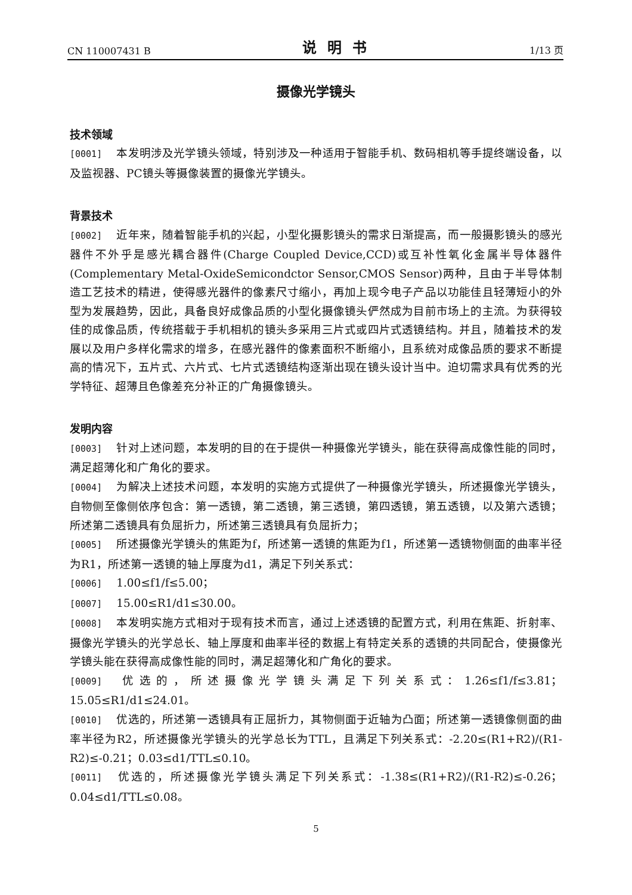CN 110007431 B 说明书 1/13 页
摄像光学镜头
技术领域
[0001] 本发明涉及光学镜头领域，特别涉及一种适用于智能手机、数码相机等手提终端设备，以及监视器、PC镜头等摄像装置的摄像光学镜头。
背景技术
[0002] 近年来，随着智能手机的兴起，小型化摄影镜头的需求日渐提高，而一般摄影镜头的感光器件不外乎是感光耦合器件(Charge Coupled Device,CCD)或互补性氧化金属半导体器件(Complementary Metal-OxideSemicondctor Sensor,CMOS Sensor)两种，且由于半导体制造工艺技术的精进，使得感光器件的像素尺寸缩小，再加上现今电子产品以功能佳且轻薄短小的外型为发展趋势，因此，具备良好成像品质的小型化摄像镜头俨然成为目前市场上的主流。为获得较佳的成像品质，传统搭载于手机相机的镜头多采用三片式或四片式透镜结构。并且，随着技术的发展以及用户多样化需求的增多，在感光器件的像素面积不断缩小，且系统对成像品质的要求不断提高的情况下，五片式、六片式、七片式透镜结构逐渐出现在镜头设计当中。迫切需求具有优秀的光学特征、超薄且色像差充分补正的广角摄像镜头。
发明内容
[0003] 针对上述问题，本发明的目的在于提供一种摄像光学镜头，能在获得高成像性能的同时，满足超薄化和广角化的要求。
[0004] 为解决上述技术问题，本发明的实施方式提供了一种摄像光学镜头，所述摄像光学镜头，自物侧至像侧依序包含：第一透镜，第二透镜，第三透镜，第四透镜，第五透镜，以及第六透镜；所述第二透镜具有负屈折力，所述第三透镜具有负屈折力；
[0005] 所述摄像光学镜头的焦距为f，所述第一透镜的焦距为f1，所述第一透镜物侧面的曲率半径为R1，所述第一透镜的轴上厚度为d1，满足下列关系式：
[0006] 1.00≤f1/f≤5.00；
[0007] 15.00≤R1/d1≤30.00。
[0008] 本发明实施方式相对于现有技术而言，通过上述透镜的配置方式，利用在焦距、折射率、摄像光学镜头的光学总长、轴上厚度和曲率半径的数据上有特定关系的透镜的共同配合，使摄像光学镜头能在获得高成像性能的同时，满足超薄化和广角化的要求。
[0009] 优选的，所述摄像光学镜头满足下列关系式：1.26≤f1/f≤3.81；15.05≤R1/d1≤24.01。
[0010] 优选的，所述第一透镜具有正屈折力，其物侧面于近轴为凸面；所述第一透镜像侧面的曲率半径为R2，所述摄像光学镜头的光学总长为TTL，且满足下列关系式：-2.20≤(R1+R2)/(R1-R2)≤-0.21；0.03≤d1/TTL≤0.10。
[0011] 优选的，所述摄像光学镜头满足下列关系式：-1.38≤(R1+R2)/(R1-R2)≤-0.26；0.04≤d1/TTL≤0.08。
5